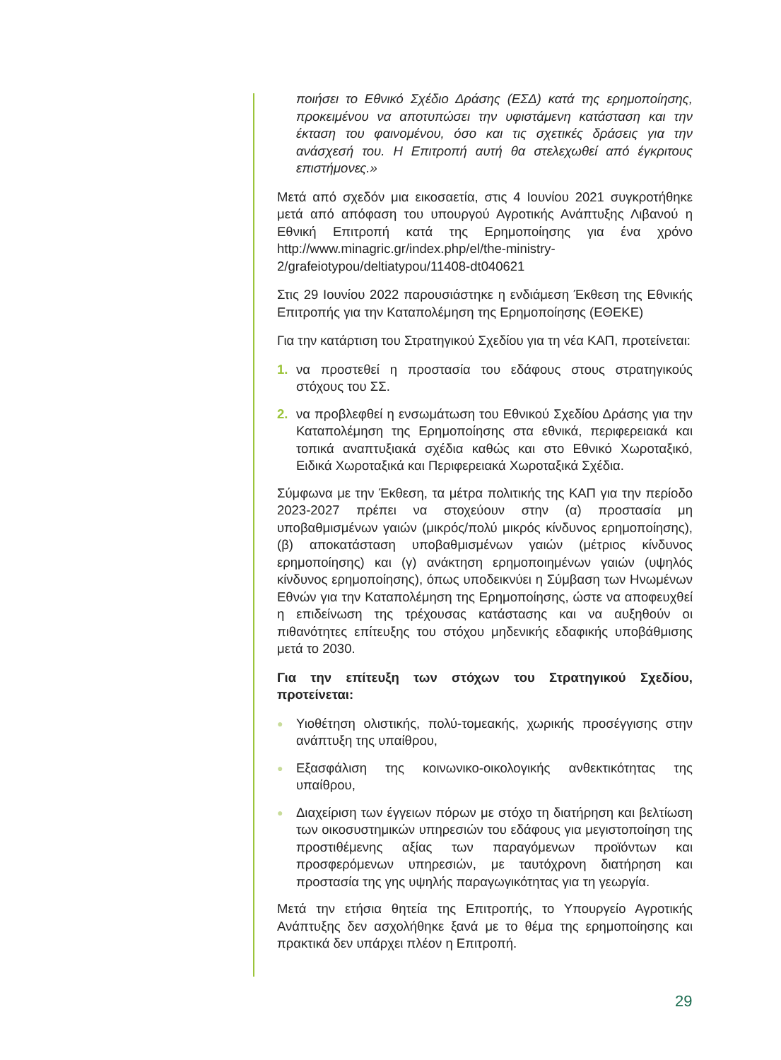ποιήσει το Εθνικό Σχέδιο Δράσης (ΕΣΔ) κατά της ερημοποίησης, προκειμένου να αποτυπώσει την υφιστάμενη κατάσταση και την έκταση του φαινομένου, όσο και τις σχετικές δράσεις για την ανάσχεσή του. Η Επιτροπή αυτή θα στελεχωθεί από έγκριτους επιστήμονες.»
Μετά από σχεδόν μια εικοσαετία, στις 4 Ιουνίου 2021 συγκροτήθηκε μετά από απόφαση του υπουργού Αγροτικής Ανάπτυξης Λιβανού η Εθνική Επιτροπή κατά της Ερημοποίησης για ένα χρόνο http://www.minagric.gr/index.php/el/the-ministry-2/grafeiotypou/deltiatypou/11408-dt040621
Στις 29 Ιουνίου 2022 παρουσιάστηκε η ενδιάμεση Έκθεση της Εθνικής Επιτροπής για την Καταπολέμηση της Ερημοποίησης (ΕΘΕΚΕ)
Για την κατάρτιση του Στρατηγικού Σχεδίου για τη νέα ΚΑΠ, προτείνεται:
1. να προστεθεί η προστασία του εδάφους στους στρατηγικούς στόχους του ΣΣ.
2. να προβλεφθεί η ενσωμάτωση του Εθνικού Σχεδίου Δράσης για την Καταπολέμηση της Ερημοποίησης στα εθνικά, περιφερειακά και τοπικά αναπτυξιακά σχέδια καθώς και στο Εθνικό Χωροταξικό, Ειδικά Χωροταξικά και Περιφερειακά Χωροταξικά Σχέδια.
Σύμφωνα με την Έκθεση, τα μέτρα πολιτικής της ΚΑΠ για την περίοδο 2023-2027 πρέπει να στοχεύουν στην (α) προστασία μη υποβαθμισμένων γαιών (μικρός/πολύ μικρός κίνδυνος ερημοποίησης), (β) αποκατάσταση υποβαθμισμένων γαιών (μέτριος κίνδυνος ερημοποίησης) και (γ) ανάκτηση ερημοποιημένων γαιών (υψηλός κίνδυνος ερημοποίησης), όπως υποδεικνύει η Σύμβαση των Ηνωμένων Εθνών για την Καταπολέμηση της Ερημοποίησης, ώστε να αποφευχθεί η επιδείνωση της τρέχουσας κατάστασης και να αυξηθούν οι πιθανότητες επίτευξης του στόχου μηδενικής εδαφικής υποβάθμισης μετά το 2030.
Για την επίτευξη των στόχων του Στρατηγικού Σχεδίου, προτείνεται:
● Υιοθέτηση ολιστικής, πολύ-τομεακής, χωρικής προσέγγισης στην ανάπτυξη της υπαίθρου,
● Εξασφάλιση της κοινωνικο-οικολογικής ανθεκτικότητας της υπαίθρου,
● Διαχείριση των έγγειων πόρων με στόχο τη διατήρηση και βελτίωση των οικοσυστημικών υπηρεσιών του εδάφους για μεγιστοποίηση της προστιθέμενης αξίας των παραγόμενων προϊόντων και προσφερόμενων υπηρεσιών, με ταυτόχρονη διατήρηση και προστασία της γης υψηλής παραγωγικότητας για τη γεωργία.
Μετά την ετήσια θητεία της Επιτροπής, το Υπουργείο Αγροτικής Ανάπτυξης δεν ασχολήθηκε ξανά με το θέμα της ερημοποίησης και πρακτικά δεν υπάρχει πλέον η Επιτροπή.
29